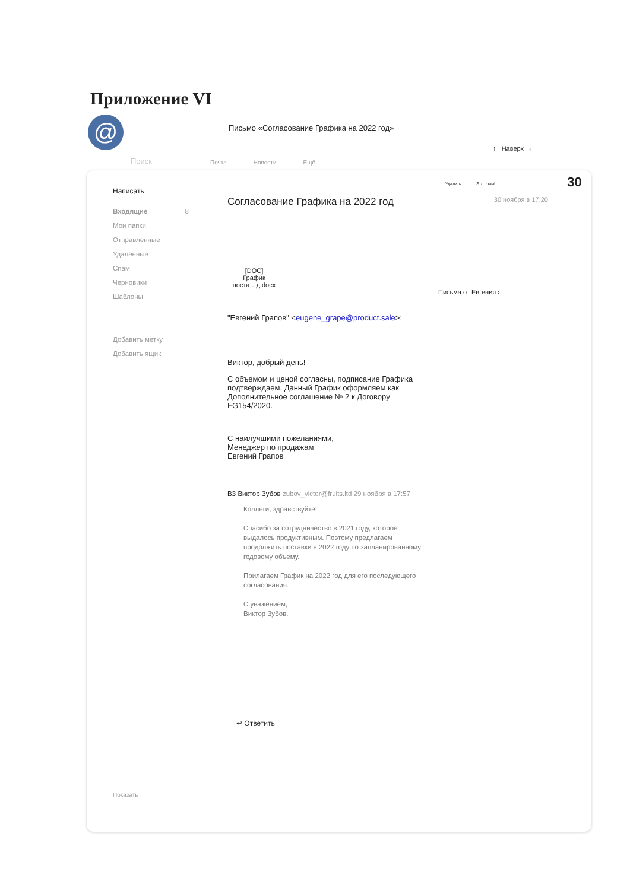Приложение VI
@
Письмо «Согласование Графика на 2022 год»
↑ Наверх ‹
Поиск Почта Новости Ещё
Удалить Это спам! 30
Написать
Входящие 8
Мои папки
Отправленные
Удалённые
Спам
Черновики
Шаблоны
Добавить метку
Добавить ящик
Показать
Согласование Графика на 2022 год 30 ноября в 17:20
[DOC]
График
поста…д.docx
Письма от Евгения ›
"Евгений Грапов" <eugene_grape@product.sale>:
Виктор, добрый день!
С объемом и ценой согласны, подписание Графика
подтверждаем. Данный График оформляем как
Дополнительное соглашение № 2 к Договору
FG154/2020.
С наилучшими пожеланиями,
Менеджер по продажам
Евгений Грапов
ВЗ Виктор Зубов zubov_victor@fruits.ltd 29 ноября в 17:57
Коллеги, здравствуйте!
Спасибо за сотрудничество в 2021 году, которое
выдалось продуктивным. Поэтому предлагаем
продолжить поставки в 2022 году по запланированному
годовому объему.
Прилагаем График на 2022 год для его последующего
согласования.
С уважением,
Виктор Зубов.
↩ Ответить